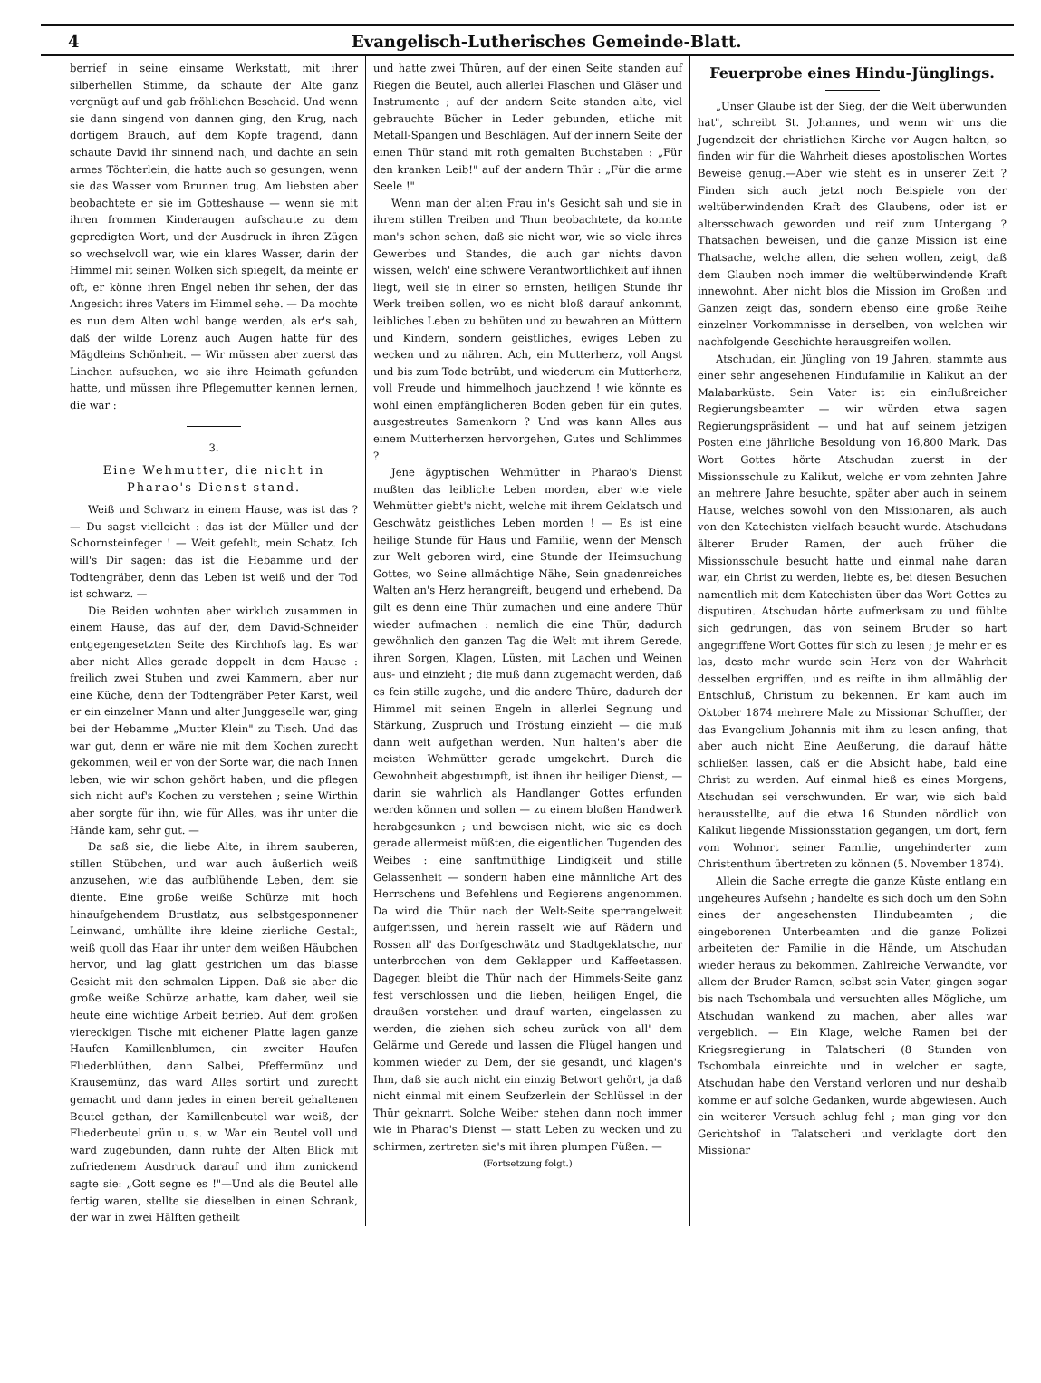4 Evangelisch-Lutherisches Gemeinde-Blatt.
berrief in seine einsame Werkstatt, mit ihrer silberhellen Stimme, da schaute der Alte ganz vergnügt auf und gab fröhlichen Bescheid. Und wenn sie dann singend von dannen ging, den Krug, nach dortigem Brauch, auf dem Kopfe tragend, dann schaute David ihr sinnend nach, und dachte an sein armes Töchterlein, die hatte auch so gesungen, wenn sie das Wasser vom Brunnen trug. Am liebsten aber beobachtete er sie im Gotteshause — wenn sie mit ihren frommen Kinderaugen aufschaute zu dem gepredigten Wort, und der Ausdruck in ihren Zügen so wechselvoll war, wie ein klares Wasser, darin der Himmel mit seinen Wolken sich spiegelt, da meinte er oft, er könne ihren Engel neben ihr sehen, der das Angesicht ihres Vaters im Himmel sehe. — Da mochte es nun dem Alten wohl bange werden, als er's sah, daß der wilde Lorenz auch Augen hatte für des Mägdleins Schönheit. — Wir müssen aber zuerst das Linchen aufsuchen, wo sie ihre Heimath gefunden hatte, und müssen ihre Pflegemutter kennen lernen, die war :
3.
Eine Wehmutter, die nicht in Pharao's Dienst stand.
Weiß und Schwarz in einem Hause, was ist das ? — Du sagst vielleicht : das ist der Müller und der Schornsteinfeger ! — Weit gefehlt, mein Schatz. Ich will's Dir sagen: das ist die Hebamme und der Todtengräber, denn das Leben ist weiß und der Tod ist schwarz. —
Die Beiden wohnten aber wirklich zusammen in einem Hause, das auf der, dem David-Schneider entgegengesetzten Seite des Kirchhofs lag. Es war aber nicht Alles gerade doppelt in dem Hause : freilich zwei Stuben und zwei Kammern, aber nur eine Küche, denn der Todtengräber Peter Karst, weil er ein einzelner Mann und alter Junggeselle war, ging bei der Hebamme „Mutter Klein" zu Tisch. Und das war gut, denn er wäre nie mit dem Kochen zurecht gekommen, weil er von der Sorte war, die nach Innen leben, wie wir schon gehört haben, und die pflegen sich nicht auf's Kochen zu verstehen ; seine Wirthin aber sorgte für ihn, wie für Alles, was ihr unter die Hände kam, sehr gut. —
Da saß sie, die liebe Alte, in ihrem sauberen, stillen Stübchen, und war auch äußerlich weiß anzusehen, wie das aufblühende Leben, dem sie diente. Eine große weiße Schürze mit hoch hinaufgehendem Brustlatz, aus selbstgesponnener Leinwand, umhüllte ihre kleine zierliche Gestalt, weiß quoll das Haar ihr unter dem weißen Häubchen hervor, und lag glatt gestrichen um das blasse Gesicht mit den schmalen Lippen. Daß sie aber die große weiße Schürze anhatte, kam daher, weil sie heute eine wichtige Arbeit betrieb. Auf dem großen viereckigen Tische mit eichener Platte lagen ganze Haufen Kamillenblumen, ein zweiter Haufen Fliederblüthen, dann Salbei, Pfeffermünz und Krausemünz, das ward Alles sortirt und zurecht gemacht und dann jedes in einen bereit gehaltenen Beutel gethan, der Kamillenbeutel war weiß, der Fliederbeutel grün u. s. w. War ein Beutel voll und ward zugebunden, dann ruhte der Alten Blick mit zufriedenem Ausdruck darauf und ihm zunickend sagte sie: „Gott segne es !"—Und als die Beutel alle fertig waren, stellte sie dieselben in einen Schrank, der war in zwei Hälften getheilt
und hatte zwei Thüren, auf der einen Seite standen auf Riegen die Beutel, auch allerlei Flaschen und Gläser und Instrumente ; auf der andern Seite standen alte, viel gebrauchte Bücher in Leder gebunden, etliche mit Metall-Spangen und Beschlägen. Auf der innern Seite der einen Thür stand mit roth gemalten Buchstaben : „Für den kranken Leib!" auf der andern Thür : „Für die arme Seele !"
Wenn man der alten Frau in's Gesicht sah und sie in ihrem stillen Treiben und Thun beobachtete, da konnte man's schon sehen, daß sie nicht war, wie so viele ihres Gewerbes und Standes, die auch gar nichts davon wissen, welch' eine schwere Verantwortlichkeit auf ihnen liegt, weil sie in einer so ernsten, heiligen Stunde ihr Werk treiben sollen, wo es nicht bloß darauf ankommt, leibliches Leben zu behüten und zu bewahren an Müttern und Kindern, sondern geistliches, ewiges Leben zu wecken und zu nähren. Ach, ein Mutterherz, voll Angst und bis zum Tode betrübt, und wiederum ein Mutterherz, voll Freude und himmelhoch jauchzend ! wie könnte es wohl einen empfänglicheren Boden geben für ein gutes, ausgestreutes Samenkorn ? Und was kann Alles aus einem Mutterherzen hervorgehen, Gutes und Schlimmes ?
Jene ägyptischen Wehmütter in Pharao's Dienst mußten das leibliche Leben morden, aber wie viele Wehmütter giebt's nicht, welche mit ihrem Geklatsch und Geschwätz geistliches Leben morden ! — Es ist eine heilige Stunde für Haus und Familie, wenn der Mensch zur Welt geboren wird, eine Stunde der Heimsuchung Gottes, wo Seine allmächtige Nähe, Sein gnadenreiches Walten an's Herz herangreift, beugend und erhebend. Da gilt es denn eine Thür zumachen und eine andere Thür wieder aufmachen : nemlich die eine Thür, dadurch gewöhnlich den ganzen Tag die Welt mit ihrem Gerede, ihren Sorgen, Klagen, Lüsten, mit Lachen und Weinen aus- und einzieht ; die muß dann zugemacht werden, daß es fein stille zugehe, und die andere Thüre, dadurch der Himmel mit seinen Engeln in allerlei Segnung und Stärkung, Zuspruch und Tröstung einzieht — die muß dann weit aufgethan werden. Nun halten's aber die meisten Wehmütter gerade umgekehrt. Durch die Gewohnheit abgestumpft, ist ihnen ihr heiliger Dienst, — darin sie wahrlich als Handlanger Gottes erfunden werden können und sollen — zu einem bloßen Handwerk herabgesunken ; und beweisen nicht, wie sie es doch gerade allermeist müßten, die eigentlichen Tugenden des Weibes : eine sanftmüthige Lindigkeit und stille Gelassenheit — sondern haben eine männliche Art des Herrschens und Befehlens und Regierens angenommen. Da wird die Thür nach der Welt-Seite sperrangelweit aufgerissen, und herein rasselt wie auf Rädern und Rossen all' das Dorfgeschwätz und Stadtgeklatsche, nur unterbrochen von dem Geklapper und Kaffeetassen. Dagegen bleibt die Thür nach der Himmels-Seite ganz fest verschlossen und die lieben, heiligen Engel, die draußen vorstehen und drauf warten, eingelassen zu werden, die ziehen sich scheu zurück von all' dem Gelärme und Gerede und lassen die Flügel hangen und kommen wieder zu Dem, der sie gesandt, und klagen's Ihm, daß sie auch nicht ein einzig Betwort gehört, ja daß nicht einmal mit einem Seufzerlein der Schlüssel in der Thür geknarrt. Solche Weiber stehen dann noch immer wie in Pharao's Dienst — statt Leben zu wecken und zu schirmen, zertreten sie's mit ihren plumpen Füßen. —
(Fortsetzung folgt.)
Feuerprobe eines Hindu-Jünglings.
„Unser Glaube ist der Sieg, der die Welt überwunden hat", schreibt St. Johannes, und wenn wir uns die Jugendzeit der christlichen Kirche vor Augen halten, so finden wir für die Wahrheit dieses apostolischen Wortes Beweise genug.—Aber wie steht es in unserer Zeit ? Finden sich auch jetzt noch Beispiele von der weltüberwindenden Kraft des Glaubens, oder ist er altersschwach geworden und reif zum Untergang ? Thatsachen beweisen, und die ganze Mission ist eine Thatsache, welche allen, die sehen wollen, zeigt, daß dem Glauben noch immer die weltüberwindende Kraft innewohnt. Aber nicht blos die Mission im Großen und Ganzen zeigt das, sondern ebenso eine große Reihe einzelner Vorkommnisse in derselben, von welchen wir nachfolgende Geschichte herausgreifen wollen.
Atschudan, ein Jüngling von 19 Jahren, stammte aus einer sehr angesehenen Hindufamilie in Kalikut an der Malabarküste. Sein Vater ist ein einflußreicher Regierungsbeamter — wir würden etwa sagen Regierungspräsident — und hat auf seinem jetzigen Posten eine jährliche Besoldung von 16,800 Mark. Das Wort Gottes hörte Atschudan zuerst in der Missionsschule zu Kalikut, welche er vom zehnten Jahre an mehrere Jahre besuchte, später aber auch in seinem Hause, welches sowohl von den Missionaren, als auch von den Katechisten vielfach besucht wurde. Atschudans älterer Bruder Ramen, der auch früher die Missionsschule besucht hatte und einmal nahe daran war, ein Christ zu werden, liebte es, bei diesen Besuchen namentlich mit dem Katechisten über das Wort Gottes zu disputiren. Atschudan hörte aufmerksam zu und fühlte sich gedrungen, das von seinem Bruder so hart angegriffene Wort Gottes für sich zu lesen ; je mehr er es las, desto mehr wurde sein Herz von der Wahrheit desselben ergriffen, und es reifte in ihm allmählig der Entschluß, Christum zu bekennen. Er kam auch im Oktober 1874 mehrere Male zu Missionar Schuffler, der das Evangelium Johannis mit ihm zu lesen anfing, that aber auch nicht Eine Aeußerung, die darauf hätte schließen lassen, daß er die Absicht habe, bald eine Christ zu werden. Auf einmal hieß es eines Morgens, Atschudan sei verschwunden. Er war, wie sich bald herausstellte, auf die etwa 16 Stunden nördlich von Kalikut liegende Missionsstation gegangen, um dort, fern vom Wohnort seiner Familie, ungehinderter zum Christenthum übertreten zu können (5. November 1874).
Allein die Sache erregte die ganze Küste entlang ein ungeheures Aufsehn ; handelte es sich doch um den Sohn eines der angesehensten Hindubeamten ; die eingeborenen Unterbeamten und die ganze Polizei arbeiteten der Familie in die Hände, um Atschudan wieder heraus zu bekommen. Zahlreiche Verwandte, vor allem der Bruder Ramen, selbst sein Vater, gingen sogar bis nach Tschombala und versuchten alles Mögliche, um Atschudan wankend zu machen, aber alles war vergeblich. — Ein Klage, welche Ramen bei der Kriegsregierung in Talatscheri (8 Stunden von Tschombala einreichte und in welcher er sagte, Atschudan habe den Verstand verloren und nur deshalb komme er auf solche Gedanken, wurde abgewiesen. Auch ein weiterer Versuch schlug fehl ; man ging vor den Gerichtshof in Talatscheri und verklagte dort den Missionar